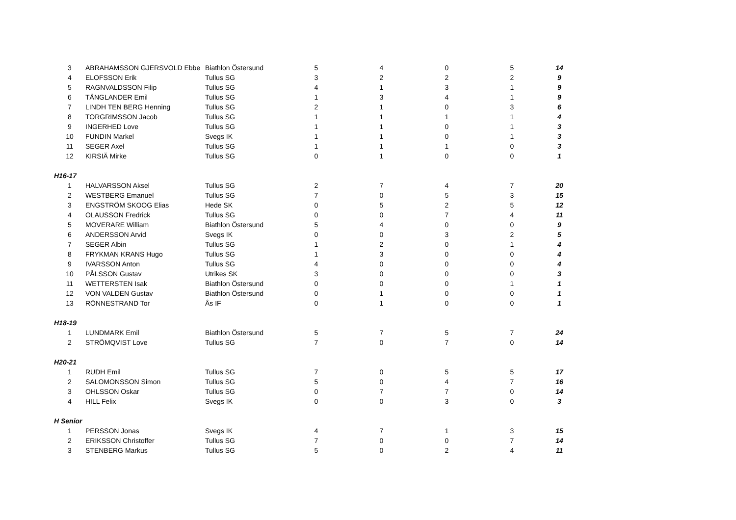| 3 | ABRAHAMSSON GJERSVOLD Ebbe | Biathlon Östersund | 5 | 4 | 0 | 5 | 14 |
| 4 | ELOFSSON Erik | Tullus SG | 3 | 2 | 2 | 2 | 9 |
| 5 | RAGNVALDSSON Filip | Tullus SG | 4 | 1 | 3 | 1 | 9 |
| 6 | TÄNGLANDER Emil | Tullus SG | 1 | 3 | 4 | 1 | 9 |
| 7 | LINDH TEN BERG Henning | Tullus SG | 2 | 1 | 0 | 3 | 6 |
| 8 | TORGRIMSSON Jacob | Tullus SG | 1 | 1 | 1 | 1 | 4 |
| 9 | INGERHED Love | Tullus SG | 1 | 1 | 0 | 1 | 3 |
| 10 | FUNDIN Markel | Svegs IK | 1 | 1 | 0 | 1 | 3 |
| 11 | SEGER Axel | Tullus SG | 1 | 1 | 1 | 0 | 3 |
| 12 | KIRSIÄ Mirke | Tullus SG | 0 | 1 | 0 | 0 | 1 |
| H16-17 | | | | | | | |
| 1 | HALVARSSON Aksel | Tullus SG | 2 | 7 | 4 | 7 | 20 |
| 2 | WESTBERG Emanuel | Tullus SG | 7 | 0 | 5 | 3 | 15 |
| 3 | ENGSTRÖM SKOOG Elias | Hede SK | 0 | 5 | 2 | 5 | 12 |
| 4 | OLAUSSON Fredrick | Tullus SG | 0 | 0 | 7 | 4 | 11 |
| 5 | MOVERARE William | Biathlon Östersund | 5 | 4 | 0 | 0 | 9 |
| 6 | ANDERSSON Arvid | Svegs IK | 0 | 0 | 3 | 2 | 5 |
| 7 | SEGER Albin | Tullus SG | 1 | 2 | 0 | 1 | 4 |
| 8 | FRYKMAN KRANS Hugo | Tullus SG | 1 | 3 | 0 | 0 | 4 |
| 9 | IVARSSON Anton | Tullus SG | 4 | 0 | 0 | 0 | 4 |
| 10 | PÅLSSON Gustav | Utrikes SK | 3 | 0 | 0 | 0 | 3 |
| 11 | WETTERSTEN Isak | Biathlon Östersund | 0 | 0 | 0 | 1 | 1 |
| 12 | VON VALDEN Gustav | Biathlon Östersund | 0 | 1 | 0 | 0 | 1 |
| 13 | RÖNNESTRAND Tor | Ås IF | 0 | 1 | 0 | 0 | 1 |
| H18-19 | | | | | | | |
| 1 | LUNDMARK Emil | Biathlon Östersund | 5 | 7 | 5 | 7 | 24 |
| 2 | STRÖMQVIST Love | Tullus SG | 7 | 0 | 7 | 0 | 14 |
| H20-21 | | | | | | | |
| 1 | RUDH Emil | Tullus SG | 7 | 0 | 5 | 5 | 17 |
| 2 | SALOMONSSON Simon | Tullus SG | 5 | 0 | 4 | 7 | 16 |
| 3 | OHLSSON Oskar | Tullus SG | 0 | 7 | 7 | 0 | 14 |
| 4 | HILL Felix | Svegs IK | 0 | 0 | 3 | 0 | 3 |
| H Senior | | | | | | | |
| 1 | PERSSON Jonas | Svegs IK | 4 | 7 | 1 | 3 | 15 |
| 2 | ERIKSSON Christoffer | Tullus SG | 7 | 0 | 0 | 7 | 14 |
| 3 | STENBERG Markus | Tullus SG | 5 | 0 | 2 | 4 | 11 |